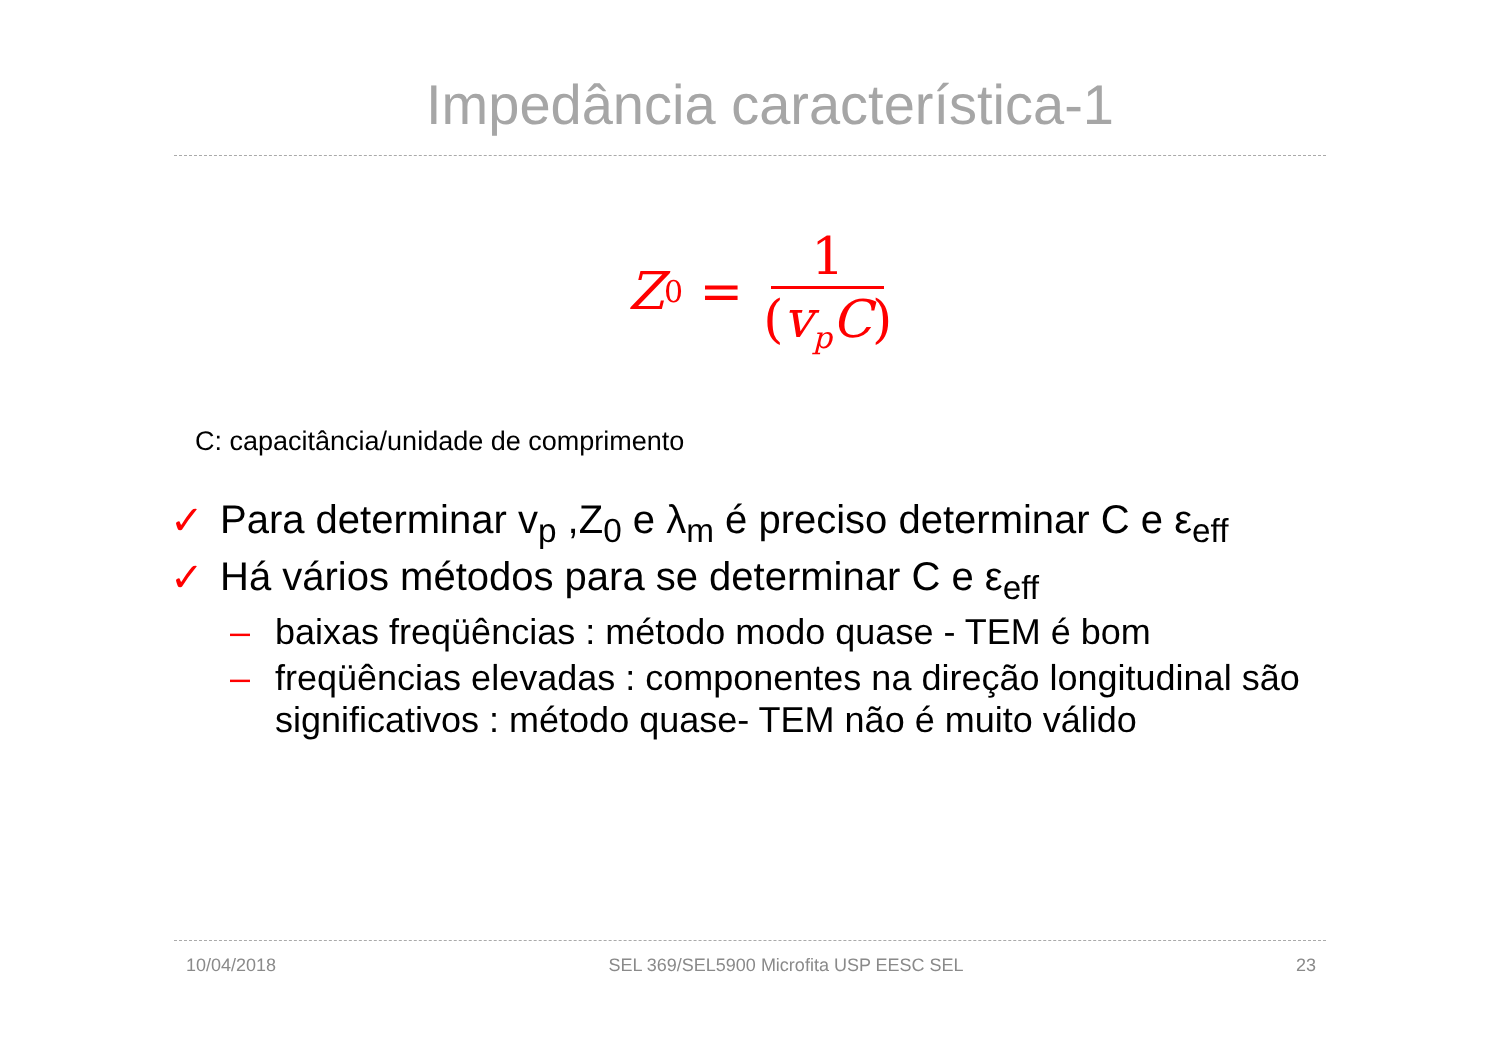Impedância característica-1
Z<sub>0</sub> = 1 (v<sub>p</sub>C)
C: capacitância/unidade de comprimento
✓ Para determinar v<sub>p</sub> ,Z<sub>0</sub> e λ<sub>m</sub> é preciso determinar C e ε<sub>eff</sub>
✓ Há vários métodos para se determinar C e ε<sub>eff</sub>
– baixas freqüências : método modo quase - TEM é bom
– freqüências elevadas : componentes na direção longitudinal são significativos : método quase- TEM não é muito válido
10/04/2018 SEL 369/SEL5900 Microfita USP EESC SEL 23